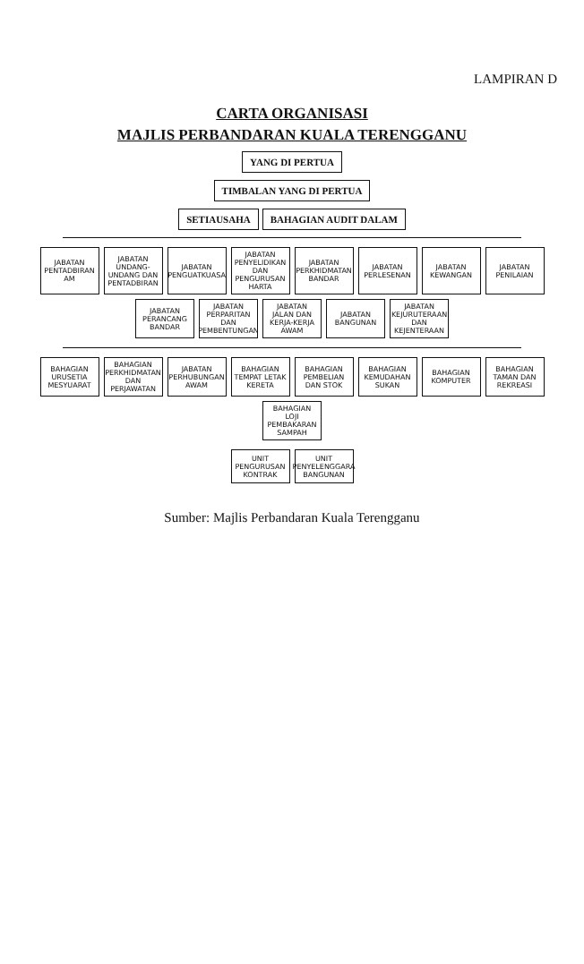LAMPIRAN D
CARTA ORGANISASI
MAJLIS PERBANDARAN KUALA TERENGGANU
YANG DI PERTUA
TIMBALAN YANG DI PERTUA
SETIAUSAHA BAHAGIAN AUDIT DALAM
JABATAN PENTADBIRAN AM
JABATAN UNDANG-UNDANG DAN PENTADBIRAN
JABATAN PENGUATKUASA
JABATAN PENYELIDIKAN DAN PENGURUSAN HARTA
JABATAN PERKHIDMATAN BANDAR
JABATAN PERLESENAN
JABATAN KEWANGAN
JABATAN PENILAIAN
JABATAN PERANCANG BANDAR
JABATAN PERPARITAN DAN PEMBENTUNGAN
JABATAN JALAN DAN KERJA-KERJA AWAM
JABATAN BANGUNAN
JABATAN KEJURUTERAAN DAN KEJENTERAAN
BAHAGIAN URUSETIA MESYUARAT
BAHAGIAN PERKHIDMATAN DAN PERJAWATAN
JABATAN PERHUBUNGAN AWAM
BAHAGIAN TEMPAT LETAK KERETA
BAHAGIAN PEMBELIAN DAN STOK
BAHAGIAN KEMUDAHAN SUKAN
BAHAGIAN KOMPUTER
BAHAGIAN TAMAN DAN REKREASI
BAHAGIAN LOJI PEMBAKARAN SAMPAH
UNIT PENGURUSAN KONTRAK
UNIT PENYELENGGARA BANGUNAN
Sumber: Majlis Perbandaran Kuala Terengganu